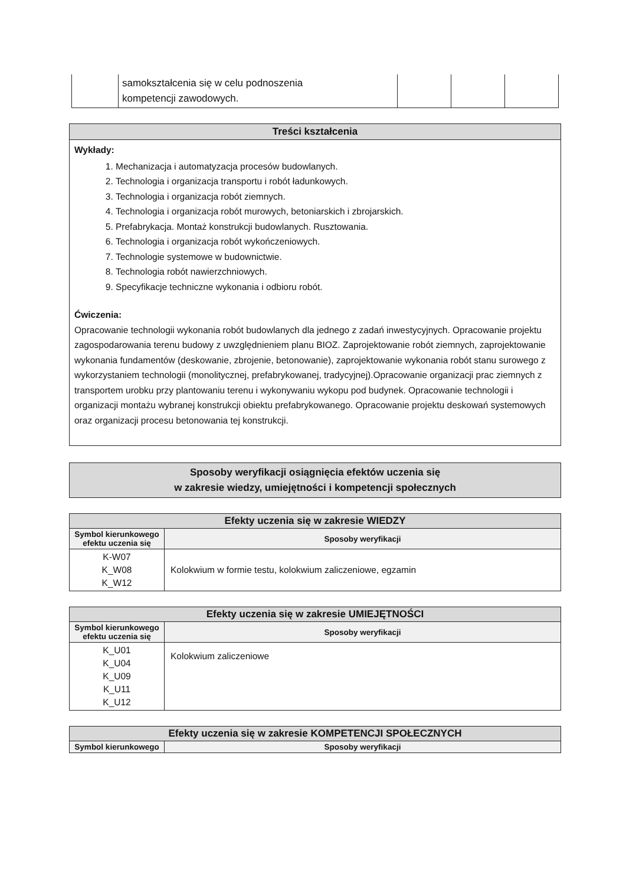| | samokształcenia się w celu podnoszenia kompetencji zawodowych. | | | |
Treści kształcenia
Wykłady:
1. Mechanizacja i automatyzacja procesów budowlanych.
2. Technologia i organizacja transportu i robót ładunkowych.
3. Technologia i organizacja robót ziemnych.
4. Technologia i organizacja robót murowych, betoniarskich i zbrojarskich.
5. Prefabrykacja. Montaż konstrukcji budowlanych. Rusztowania.
6. Technologia i organizacja robót wykończeniowych.
7. Technologie systemowe w budownictwie.
8. Technologia robót nawierzchniowych.
9. Specyfikacje techniczne wykonania i odbioru robót.
Ćwiczenia:
Opracowanie technologii wykonania robót budowlanych dla jednego z zadań inwestycyjnych. Opracowanie projektu zagospodarowania terenu budowy z uwzględnieniem planu BIOZ. Zaprojektowanie robót ziemnych, zaprojektowanie wykonania fundamentów (deskowanie, zbrojenie, betonowanie), zaprojektowanie wykonania robót stanu surowego z wykorzystaniem technologii (monolitycznej, prefabrykowanej, tradycyjnej).Opracowanie organizacji prac ziemnych z transportem urobku przy plantowaniu terenu i wykonywaniu wykopu pod budynek. Opracowanie technologii i organizacji montażu wybranej konstrukcji obiektu prefabrykowanego. Opracowanie projektu deskowań systemowych oraz organizacji procesu betonowania tej konstrukcji.
Sposoby weryfikacji osiągnięcia efektów uczenia się
w zakresie wiedzy, umiejętności i kompetencji społecznych
| Efekty uczenia się w zakresie WIEDZY | |
| Symbol kierunkowego efektu uczenia się | Sposoby weryfikacji |
| K-W07 K_W08 K_W12 | Kolokwium w formie testu, kolokwium zaliczeniowe, egzamin |
| Efekty uczenia się w zakresie UMIEJĘTNOŚCI | |
| Symbol kierunkowego efektu uczenia się | Sposoby weryfikacji |
| K_U01 K_U04 K_U09 K_U11 K_U12 | Kolokwium zaliczeniowe |
| Efekty uczenia się w zakresie KOMPETENCJI SPOŁECZNYCH | |
| Symbol kierunkowego | Sposoby weryfikacji |